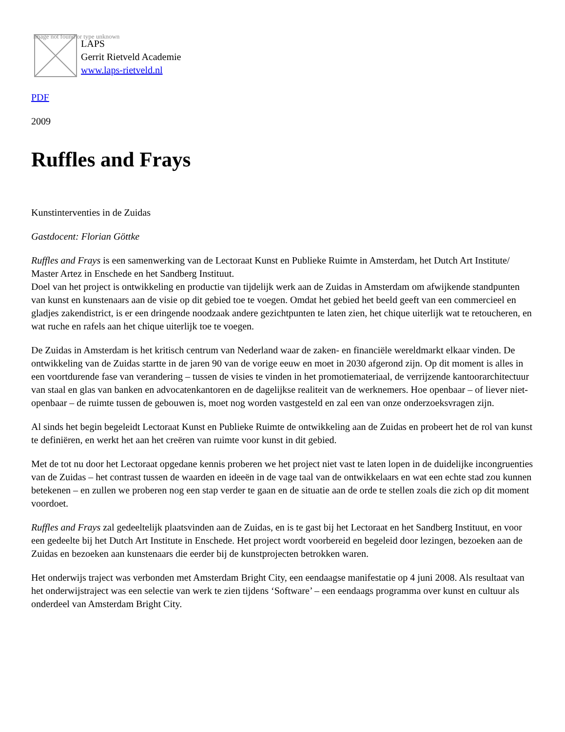Image not found or type unknown
LAPS
Gerrit Rietveld Academie
www.laps-rietveld.nl
PDF
2009
Ruffles and Frays
Kunstinterventies in de Zuidas
Gastdocent: Florian Göttke
Ruffles and Frays is een samenwerking van de Lectoraat Kunst en Publieke Ruimte in Amsterdam, het Dutch Art Institute/ Master Artez in Enschede en het Sandberg Instituut.
Doel van het project is ontwikkeling en productie van tijdelijk werk aan de Zuidas in Amsterdam om afwijkende standpunten van kunst en kunstenaars aan de visie op dit gebied toe te voegen. Omdat het gebied het beeld geeft van een commercieel en gladjes zakendistrict, is er een dringende noodzaak andere gezichtpunten te laten zien, het chique uiterlijk wat te retoucheren, en wat ruche en rafels aan het chique uiterlijk toe te voegen.
De Zuidas in Amsterdam is het kritisch centrum van Nederland waar de zaken- en financiële wereldmarkt elkaar vinden. De ontwikkeling van de Zuidas startte in de jaren 90 van de vorige eeuw en moet in 2030 afgerond zijn. Op dit moment is alles in een voortdurende fase van verandering – tussen de visies te vinden in het promotiemateriaal, de verrijzende kantoorarchitectuur van staal en glas van banken en advocatenkantoren en de dagelijkse realiteit van de werknemers. Hoe openbaar – of liever niet-openbaar – de ruimte tussen de gebouwen is, moet nog worden vastgesteld en zal een van onze onderzoeksvragen zijn.
Al sinds het begin begeleidt Lectoraat Kunst en Publieke Ruimte de ontwikkeling aan de Zuidas en probeert het de rol van kunst te definiëren, en werkt het aan het creëren van ruimte voor kunst in dit gebied.
Met de tot nu door het Lectoraat opgedane kennis proberen we het project niet vast te laten lopen in de duidelijke incongruenties van de Zuidas – het contrast tussen de waarden en ideeën in de vage taal van de ontwikkelaars en wat een echte stad zou kunnen betekenen – en zullen we proberen nog een stap verder te gaan en de situatie aan de orde te stellen zoals die zich op dit moment voordoet.
Ruffles and Frays zal gedeeltelijk plaatsvinden aan de Zuidas, en is te gast bij het Lectoraat en het Sandberg Instituut, en voor een gedeelte bij het Dutch Art Institute in Enschede. Het project wordt voorbereid en begeleid door lezingen, bezoeken aan de Zuidas en bezoeken aan kunstenaars die eerder bij de kunstprojecten betrokken waren.
Het onderwijs traject was verbonden met Amsterdam Bright City, een eendaagse manifestatie op 4 juni 2008. Als resultaat van het onderwijstraject was een selectie van werk te zien tijdens ‘Software’ – een eendaags programma over kunst en cultuur als onderdeel van Amsterdam Bright City.